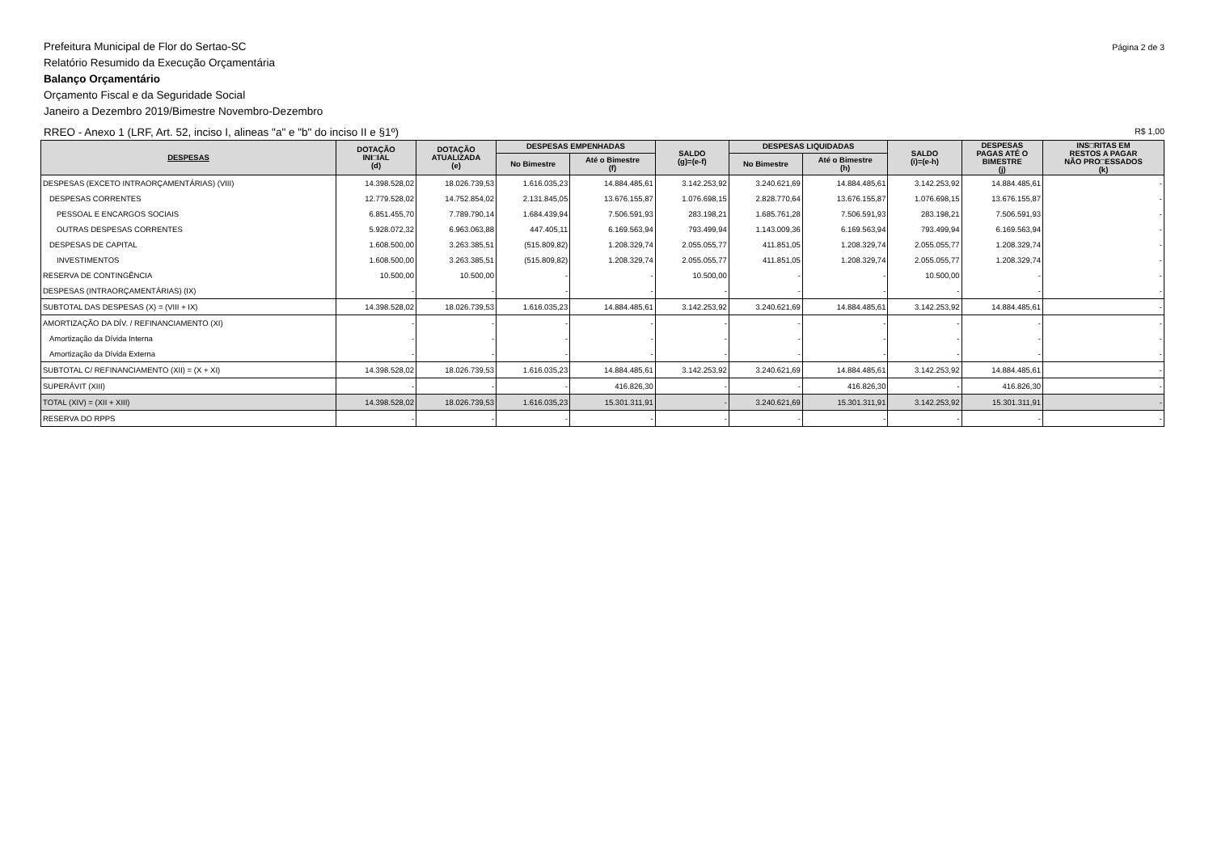Prefeitura Municipal de Flor do Sertao-SC
Relatório Resumido da Execução Orçamentária
Balanço Orçamentário
Orçamento Fiscal e da Seguridade Social
Janeiro a Dezembro 2019/Bimestre Novembro-Dezembro
Página 2 de 3
RREO - Anexo 1 (LRF, Art. 52, inciso I, alineas "a" e "b" do inciso II e §1º)
R$ 1,00
| DESPESAS | DOTAÇÃO INI□IAL (d) | DOTAÇÃO ATUALIZADA (e) | DESPESAS EMPENHADAS | | SALDO (g)=(e-f) | DESPESAS LIQUIDADAS | | SALDO (i)=(e-h) | DESPESAS PAGAS ATÉ O BIMESTRE (j) | INS□RITAS EM RESTOS A PAGAR NÃO PRO□ESSADOS (k) |
| --- | --- | --- | --- | --- | --- | --- | --- | --- | --- | --- |
| | | | No Bimestre | Até o Bimestre (f) | | No Bimestre | Até o Bimestre (h) | | | |
| DESPESAS (EXCETO INTRAORÇAMENTÁRIAS) (VIII) | 14.398.528,02 | 18.026.739,53 | 1.616.035,23 | 14.884.485,61 | 3.142.253,92 | 3.240.621,69 | 14.884.485,61 | 3.142.253,92 | 14.884.485,61 | - |
| DESPESAS CORRENTES | 12.779.528,02 | 14.752.854,02 | 2.131.845,05 | 13.676.155,87 | 1.076.698,15 | 2.828.770,64 | 13.676.155,87 | 1.076.698,15 | 13.676.155,87 | - |
| PESSOAL E ENCARGOS SOCIAIS | 6.851.455,70 | 7.789.790,14 | 1.684.439,94 | 7.506.591,93 | 283.198,21 | 1.685.761,28 | 7.506.591,93 | 283.198,21 | 7.506.591,93 | - |
| OUTRAS DESPESAS CORRENTES | 5.928.072,32 | 6.963.063,88 | 447.405,11 | 6.169.563,94 | 793.499,94 | 1.143.009,36 | 6.169.563,94 | 793.499,94 | 6.169.563,94 | - |
| DESPESAS DE CAPITAL | 1.608.500,00 | 3.263.385,51 | (515.809,82) | 1.208.329,74 | 2.055.055,77 | 411.851,05 | 1.208.329,74 | 2.055.055,77 | 1.208.329,74 | - |
| INVESTIMENTOS | 1.608.500,00 | 3.263.385,51 | (515.809,82) | 1.208.329,74 | 2.055.055,77 | 411.851,05 | 1.208.329,74 | 2.055.055,77 | 1.208.329,74 | - |
| RESERVA DE CONTINGÊNCIA | 10.500,00 | 10.500,00 | - | - | 10.500,00 | - | - | 10.500,00 | - | - |
| DESPESAS (INTRAORÇAMENTÁRIAS) (IX) | - | - | - | - | - | - | - | - | - | - |
| SUBTOTAL DAS DESPESAS (X) = (VIII + IX) | 14.398.528,02 | 18.026.739,53 | 1.616.035,23 | 14.884.485,61 | 3.142.253,92 | 3.240.621,69 | 14.884.485,61 | 3.142.253,92 | 14.884.485,61 | - |
| AMORTIZAÇÃO DA DÍV. / REFINANCIAMENTO (XI) | - | - | - | - | - | - | - | - | - | - |
| Amortização da Dívida Interna | - | - | - | - | - | - | - | - | - | - |
| Amortização da Dívida Externa | - | - | - | - | - | - | - | - | - | - |
| SUBTOTAL C/ REFINANCIAMENTO (XII) = (X + XI) | 14.398.528,02 | 18.026.739,53 | 1.616.035,23 | 14.884.485,61 | 3.142.253,92 | 3.240.621,69 | 14.884.485,61 | 3.142.253,92 | 14.884.485,61 | - |
| SUPERÁVIT (XIII) | - | - | - | 416.826,30 | - | - | 416.826,30 | - | 416.826,30 | - |
| TOTAL (XIV) = (XII + XIII) | 14.398.528,02 | 18.026.739,53 | 1.616.035,23 | 15.301.311,91 | - | 3.240.621,69 | 15.301.311,91 | 3.142.253,92 | 15.301.311,91 | - |
| RESERVA DO RPPS | - | - | - | - | - | - | - | - | - | - |